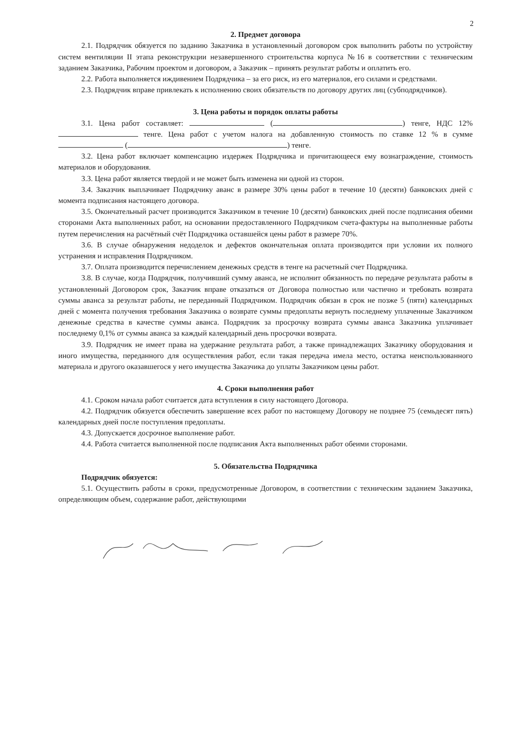2
2. Предмет договора
2.1. Подрядчик обязуется по заданию Заказчика в установленный договором срок выполнить работы по устройству систем вентиляции II этапа реконструкции незавершенного строительства корпуса №16 в соответствии с техническим заданием Заказчика, Рабочим проектом и договором, а Заказчик – принять результат работы и оплатить его.
2.2. Работа выполняется иждивением Подрядчика – за его риск, из его материалов, его силами и средствами.
2.3. Подрядчик вправе привлекать к исполнению своих обязательств по договору других лиц (субподрядчиков).
3. Цена работы и порядок оплаты работы
3.1. Цена работ составляет: ( ) тенге, НДС 12% тенге. Цена работ с учетом налога на добавленную стоимость по ставке 12 % в сумме ( ) тенге.
3.2. Цена работ включает компенсацию издержек Подрядчика и причитающееся ему вознаграждение, стоимость материалов и оборудования.
3.3. Цена работ является твердой и не может быть изменена ни одной из сторон.
3.4. Заказчик выплачивает Подрядчику аванс в размере 30% цены работ в течение 10 (десяти) банковских дней с момента подписания настоящего договора.
3.5. Окончательный расчет производится Заказчиком в течение 10 (десяти) банковских дней после подписания обеими сторонами Акта выполненных работ, на основании предоставленного Подрядчиком счета-фактуры на выполненные работы путем перечисления на расчётный счёт Подрядчика оставшейся цены работ в размере 70%.
3.6. В случае обнаружения недоделок и дефектов окончательная оплата производится при условии их полного устранения и исправления Подрядчиком.
3.7. Оплата производится перечислением денежных средств в тенге на расчетный счет Подрядчика.
3.8. В случае, когда Подрядчик, получивший сумму аванса, не исполнит обязанность по передаче результата работы в установленный Договором срок, Заказчик вправе отказаться от Договора полностью или частично и требовать возврата суммы аванса за результат работы, не переданный Подрядчиком. Подрядчик обязан в срок не позже 5 (пяти) календарных дней с момента получения требования Заказчика о возврате суммы предоплаты вернуть последнему уплаченные Заказчиком денежные средства в качестве суммы аванса. Подрядчик за просрочку возврата суммы аванса Заказчика уплачивает последнему 0,1% от суммы аванса за каждый календарный день просрочки возврата.
3.9. Подрядчик не имеет права на удержание результата работ, а также принадлежащих Заказчику оборудования и иного имущества, переданного для осуществления работ, если такая передача имела место, остатка неиспользованного материала и другого оказавшегося у него имущества Заказчика до уплаты Заказчиком цены работ.
4. Сроки выполнения работ
4.1. Сроком начала работ считается дата вступления в силу настоящего Договора.
4.2. Подрядчик обязуется обеспечить завершение всех работ по настоящему Договору не позднее 75 (семьдесят пять) календарных дней после поступления предоплаты.
4.3. Допускается досрочное выполнение работ.
4.4. Работа считается выполненной после подписания Акта выполненных работ обеими сторонами.
5. Обязательства Подрядчика
Подрядчик обязуется:
5.1. Осуществить работы в сроки, предусмотренные Договором, в соответствии с техническим заданием Заказчика, определяющим объем, содержание работ, действующими